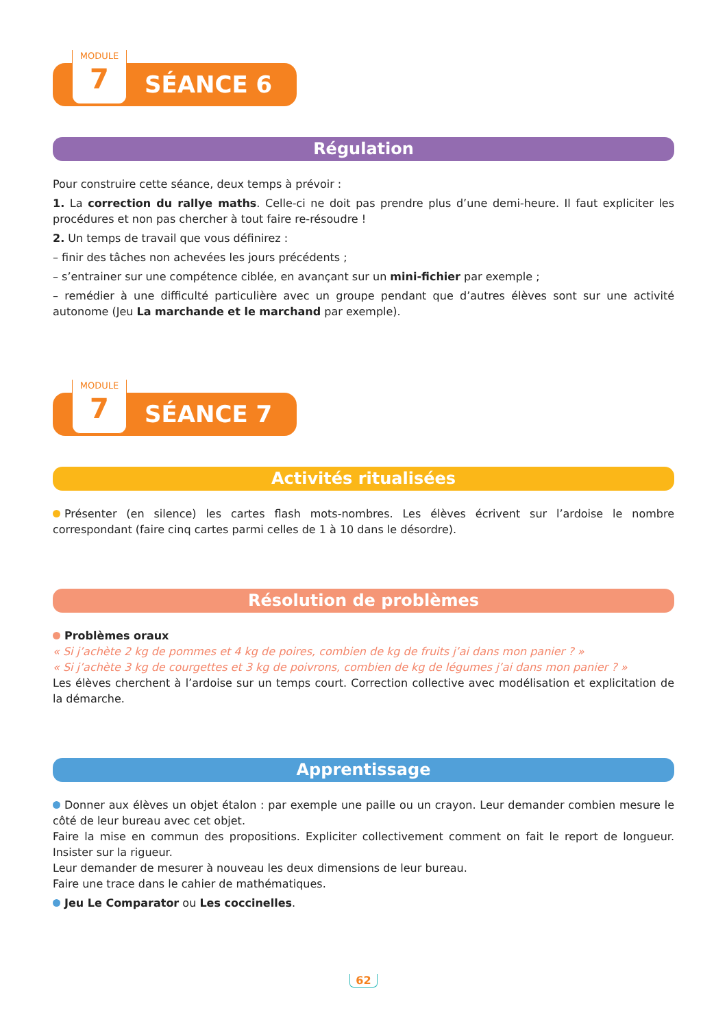MODULE
7
SÉANCE 6
Régulation
Pour construire cette séance, deux temps à prévoir :
1. La correction du rallye maths. Celle-ci ne doit pas prendre plus d’une demi-heure. Il faut expliciter les procédures et non pas chercher à tout faire re-résoudre !
2. Un temps de travail que vous définirez :
– finir des tâches non achevées les jours précédents ;
– s’entrainer sur une compétence ciblée, en avançant sur un mini-fichier par exemple ;
– remédier à une difficulté particulière avec un groupe pendant que d’autres élèves sont sur une activité autonome (Jeu La marchande et le marchand par exemple).
MODULE
7
SÉANCE 7
Activités ritualisées
Présenter (en silence) les cartes flash mots-nombres. Les élèves écrivent sur l’ardoise le nombre correspondant (faire cinq cartes parmi celles de 1 à 10 dans le désordre).
Résolution de problèmes
Problèmes oraux
« Si j’achète 2 kg de pommes et 4 kg de poires, combien de kg de fruits j’ai dans mon panier ? »
« Si j’achète 3 kg de courgettes et 3 kg de poivrons, combien de kg de légumes j’ai dans mon panier ? »
Les élèves cherchent à l’ardoise sur un temps court. Correction collective avec modélisation et explicitation de la démarche.
Apprentissage
Donner aux élèves un objet étalon : par exemple une paille ou un crayon. Leur demander combien mesure le côté de leur bureau avec cet objet.
Faire la mise en commun des propositions. Expliciter collectivement comment on fait le report de longueur. Insister sur la rigueur.
Leur demander de mesurer à nouveau les deux dimensions de leur bureau.
Faire une trace dans le cahier de mathématiques.
Jeu Le Comparator ou Les coccinelles.
62